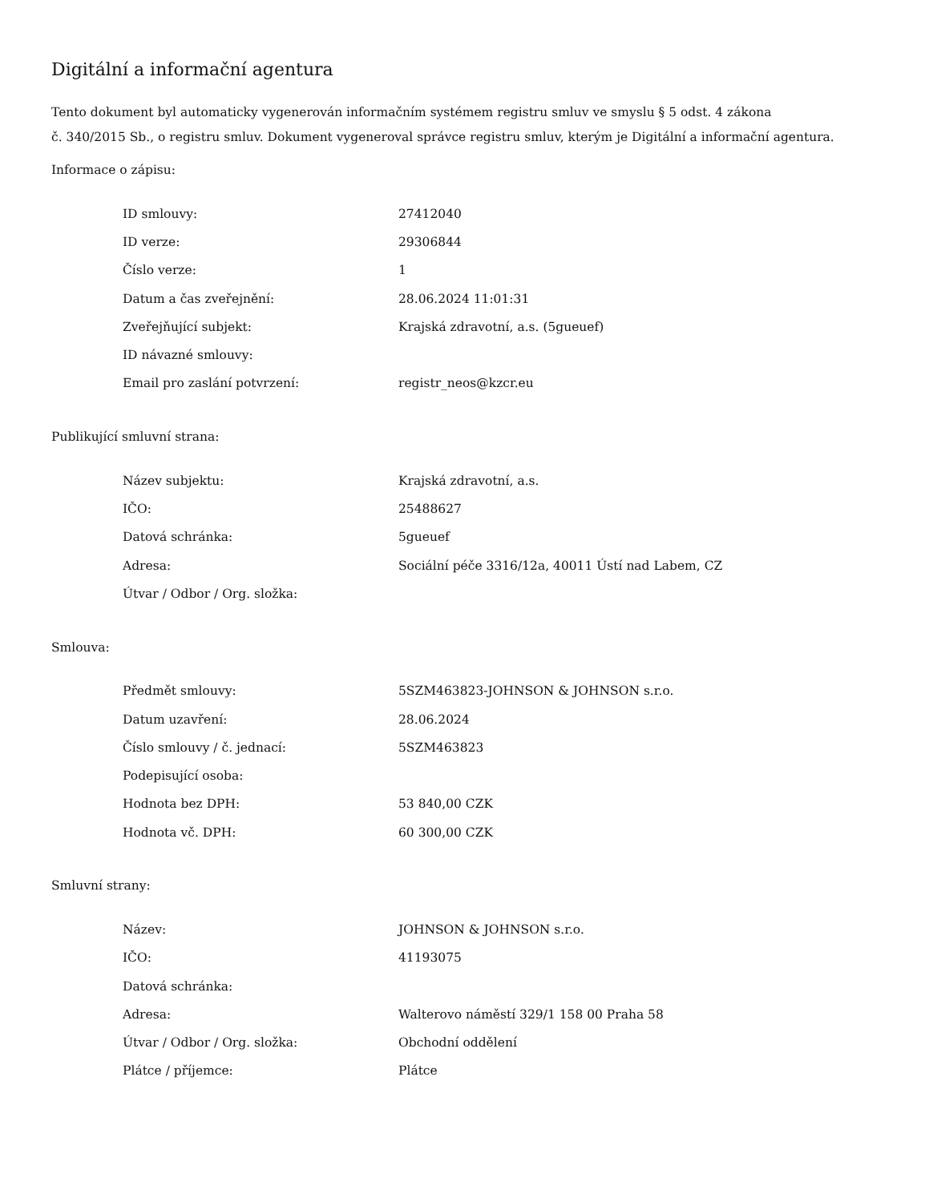Digitální a informační agentura
Tento dokument byl automaticky vygenerován informačním systémem registru smluv ve smyslu § 5 odst. 4 zákona
č. 340/2015 Sb., o registru smluv. Dokument vygeneroval správce registru smluv, kterým je Digitální a informační agentura.
Informace o zápisu:
| ID smlouvy: | 27412040 |
| ID verze: | 29306844 |
| Číslo verze: | 1 |
| Datum a čas zveřejnění: | 28.06.2024 11:01:31 |
| Zveřejňující subjekt: | Krajská zdravotní, a.s. (5gueuef) |
| ID návazné smlouvy: | |
| Email pro zaslání potvrzení: | registr_neos@kzcr.eu |
Publikující smluvní strana:
| Název subjektu: | Krajská zdravotní, a.s. |
| IČO: | 25488627 |
| Datová schránka: | 5gueuef |
| Adresa: | Sociální péče 3316/12a, 40011 Ústí nad Labem, CZ |
| Útvar / Odbor / Org. složka: | |
Smlouva:
| Předmět smlouvy: | 5SZM463823-JOHNSON & JOHNSON s.r.o. |
| Datum uzavření: | 28.06.2024 |
| Číslo smlouvy / č. jednací: | 5SZM463823 |
| Podepisující osoba: | |
| Hodnota bez DPH: | 53 840,00 CZK |
| Hodnota vč. DPH: | 60 300,00 CZK |
Smluvní strany:
| Název: | JOHNSON & JOHNSON s.r.o. |
| IČO: | 41193075 |
| Datová schránka: | |
| Adresa: | Walterovo náměstí 329/1 158 00 Praha 58 |
| Útvar / Odbor / Org. složka: | Obchodní oddělení |
| Plátce / příjemce: | Plátce |